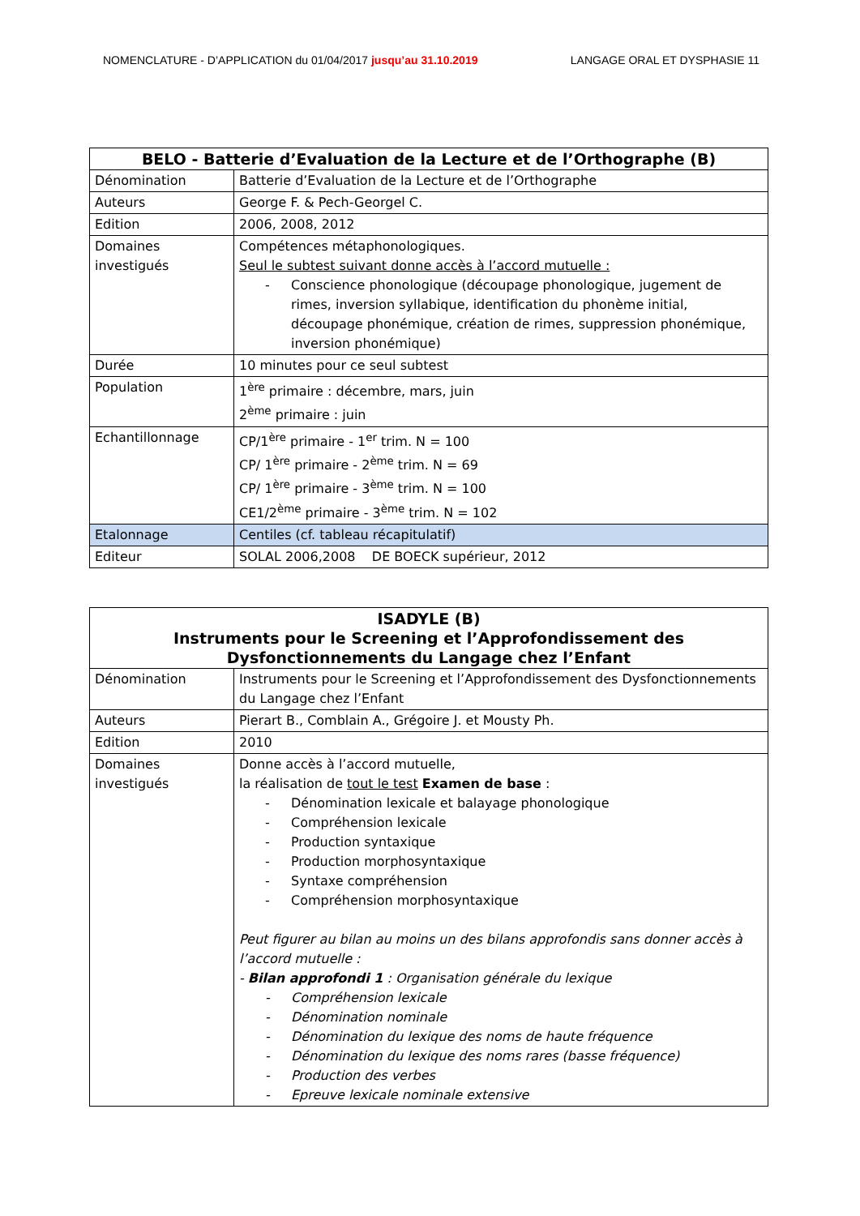NOMENCLATURE - D’APPLICATION du 01/04/2017 jusqu’au 31.10.2019
LANGAGE ORAL ET DYSPHASIE 11
| BELO - Batterie d’Evaluation de la Lecture et de l’Orthographe (B) | |
| --- | --- |
| Dénomination | Batterie d’Evaluation de la Lecture et de l’Orthographe |
| Auteurs | George F. & Pech-Georgel C. |
| Edition | 2006, 2008, 2012 |
| Domaines investigués | Compétences métaphonologiques. Seul le subtest suivant donne accès à l’accord mutuelle : - Conscience phonologique (découpage phonologique, jugement de rimes, inversion syllabique, identification du phonème initial, découpage phonémique, création de rimes, suppression phonémique, inversion phonémique) |
| Durée | 10 minutes pour ce seul subtest |
| Population | 1<sup>ère</sup> primaire : décembre, mars, juin 2<sup>ème</sup> primaire : juin |
| Echantillonnage | CP/1<sup>ère</sup> primaire - 1<sup>er</sup> trim. N = 100 CP/ 1<sup>ère</sup> primaire - 2<sup>ème</sup> trim. N = 69 CP/ 1<sup>ère</sup> primaire - 3<sup>ème</sup> trim. N = 100 CE1/2<sup>ème</sup> primaire - 3<sup>ème</sup> trim. N = 102 |
| Etalonnage | Centiles (cf. tableau récapitulatif) |
| Editeur | SOLAL 2006,2008 DE BOECK supérieur, 2012 |
| ISADYLE (B) Instruments pour le Screening et l’Approfondissement des Dysfonctionnements du Langage chez l’Enfant | |
| --- | --- |
| Dénomination | Instruments pour le Screening et l’Approfondissement des Dysfonctionnements du Langage chez l’Enfant |
| Auteurs | Pierart B., Comblain A., Grégoire J. et Mousty Ph. |
| Edition | 2010 |
| Domaines investigués | Donne accès à l’accord mutuelle, la réalisation de tout le test Examen de base : - Dénomination lexicale et balayage phonologique - Compréhension lexicale - Production syntaxique - Production morphosyntaxique - Syntaxe compréhension - Compréhension morphosyntaxique Peut figurer au bilan au moins un des bilans approfondis sans donner accès à l’accord mutuelle : - Bilan approfondi 1 : Organisation générale du lexique - Compréhension lexicale - Dénomination nominale - Dénomination du lexique des noms de haute fréquence - Dénomination du lexique des noms rares (basse fréquence) - Production des verbes - Epreuve lexicale nominale extensive |